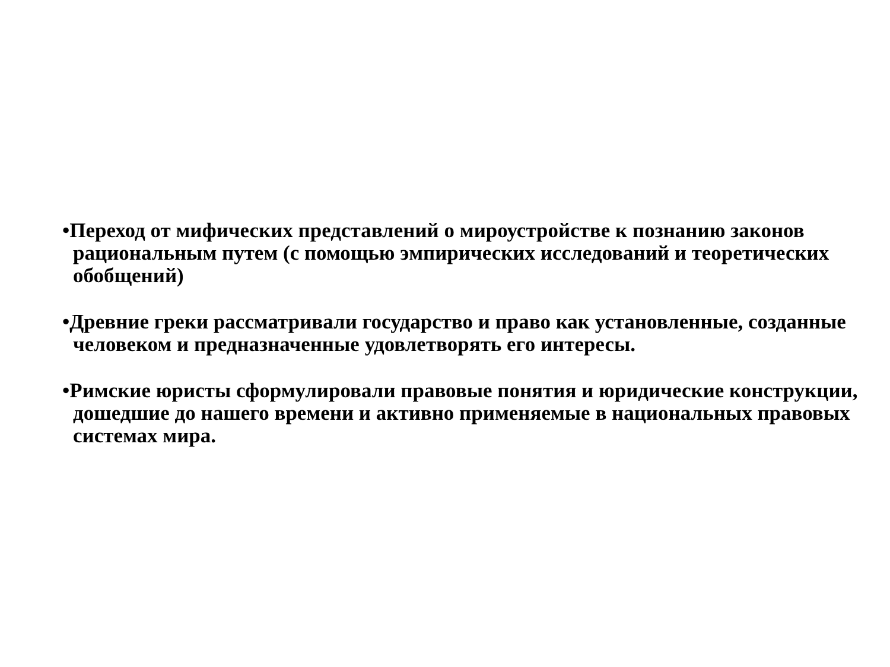•Переход от мифических представлений о мироустройстве к познанию законов рациональным путем (с помощью эмпирических исследований и теоретических обобщений)
•Древние греки рассматривали государство и право как установленные, созданные человеком и предназначенные удовлетворять его интересы.
•Римские юристы сформулировали правовые понятия и юридические конструкции, дошедшие до нашего времени и активно применяемые в национальных правовых системах мира.